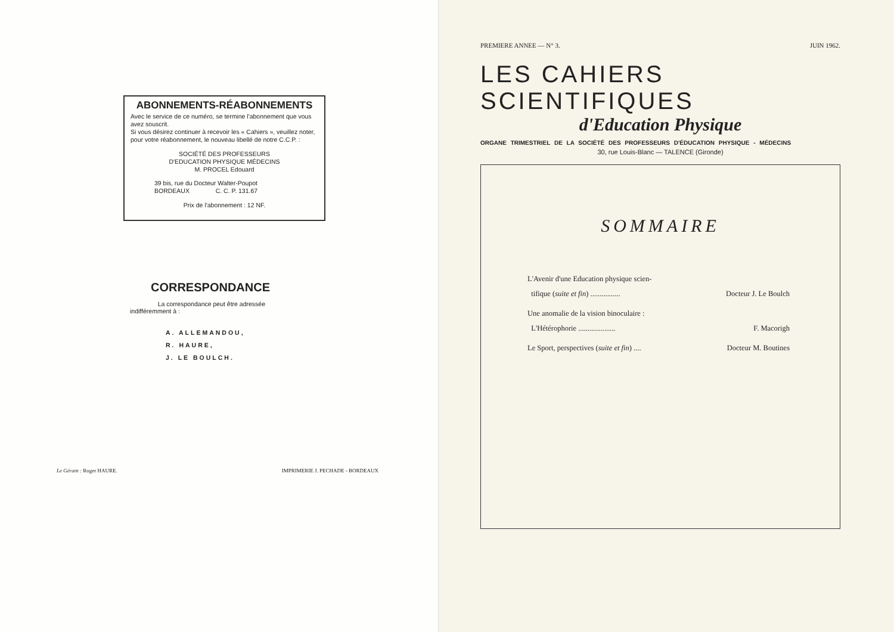ABONNEMENTS-RÉABONNEMENTS
Avec le service de ce numéro, se termine l'abonnement que vous avez souscrit.
Si vous désirez continuer à recevoir les « Cahiers », veuillez noter, pour votre réabonnement, le nouveau libellé de notre C.C.P. :
SOCIÉTÉ DES PROFESSEURS
D'EDUCATION PHYSIQUE MÉDECINS
M. PROCEL Edouard
39 bis, rue du Docteur Walter-Poupot
BORDEAUX C. C. P. 131.67
Prix de l'abonnement : 12 NF.
CORRESPONDANCE
La correspondance peut être adressée indifféremment à :
A. ALLEMANDOU,
R. HAURE,
J. LE BOULCH.
Le Gérant : Roger HAURE. IMPRIMERIE J. PECHADE - BORDEAUX
PREMIERE ANNEE — N° 3. JUIN 1962.
LES CAHIERS SCIENTIFIQUES
d'Education Physique
ORGANE TRIMESTRIEL DE LA SOCIÉTÉ DES PROFESSEURS D'ÉDUCATION PHYSIQUE - MÉDECINS
30, rue Louis-Blanc — TALENCE (Gironde)
SOMMAIRE
L'Avenir d'une Education physique scien-
tifique (suite et fin) ................ Docteur J. Le Boulch
Une anomalie de la vision binoculaire :
L'Hétérophorie .................... F. Macorigh
Le Sport, perspectives (suite et fin) .... Docteur M. Boutines